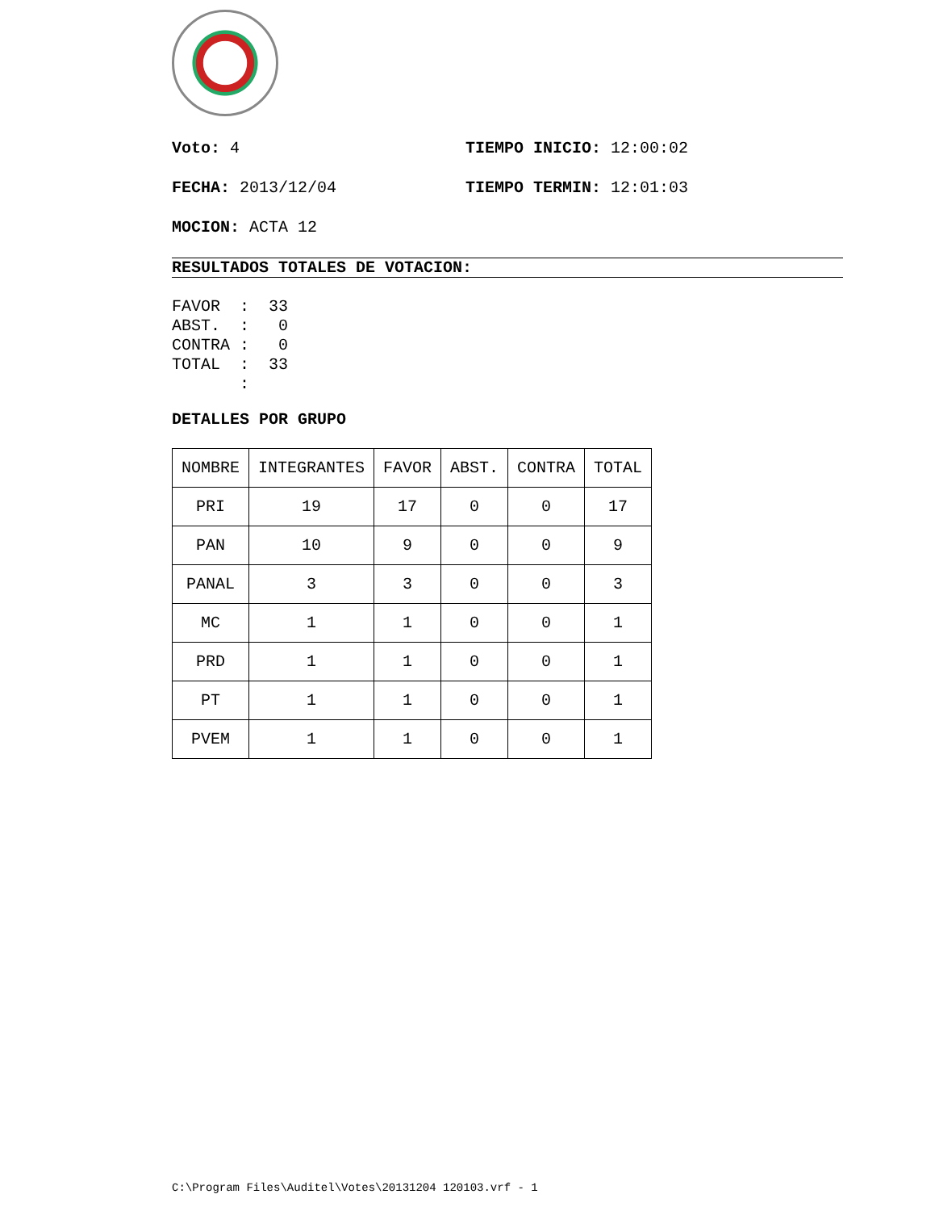Voto: 4 TIEMPO INICIO: 12:00:02
FECHA: 2013/12/04 TIEMPO TERMIN: 12:01:03
MOCION: ACTA 12
RESULTADOS TOTALES DE VOTACION:
FAVOR  :  33
ABST.  :   0
CONTRA :   0
TOTAL  :  33
       :
DETALLES POR GRUPO
| NOMBRE | INTEGRANTES | FAVOR | ABST. | CONTRA | TOTAL |
| --- | --- | --- | --- | --- | --- |
| PRI | 19 | 17 | 0 | 0 | 17 |
| PAN | 10 | 9 | 0 | 0 | 9 |
| PANAL | 3 | 3 | 0 | 0 | 3 |
| MC | 1 | 1 | 0 | 0 | 1 |
| PRD | 1 | 1 | 0 | 0 | 1 |
| PT | 1 | 1 | 0 | 0 | 1 |
| PVEM | 1 | 1 | 0 | 0 | 1 |
C:\Program Files\Auditel\Votes\20131204 120103.vrf - 1